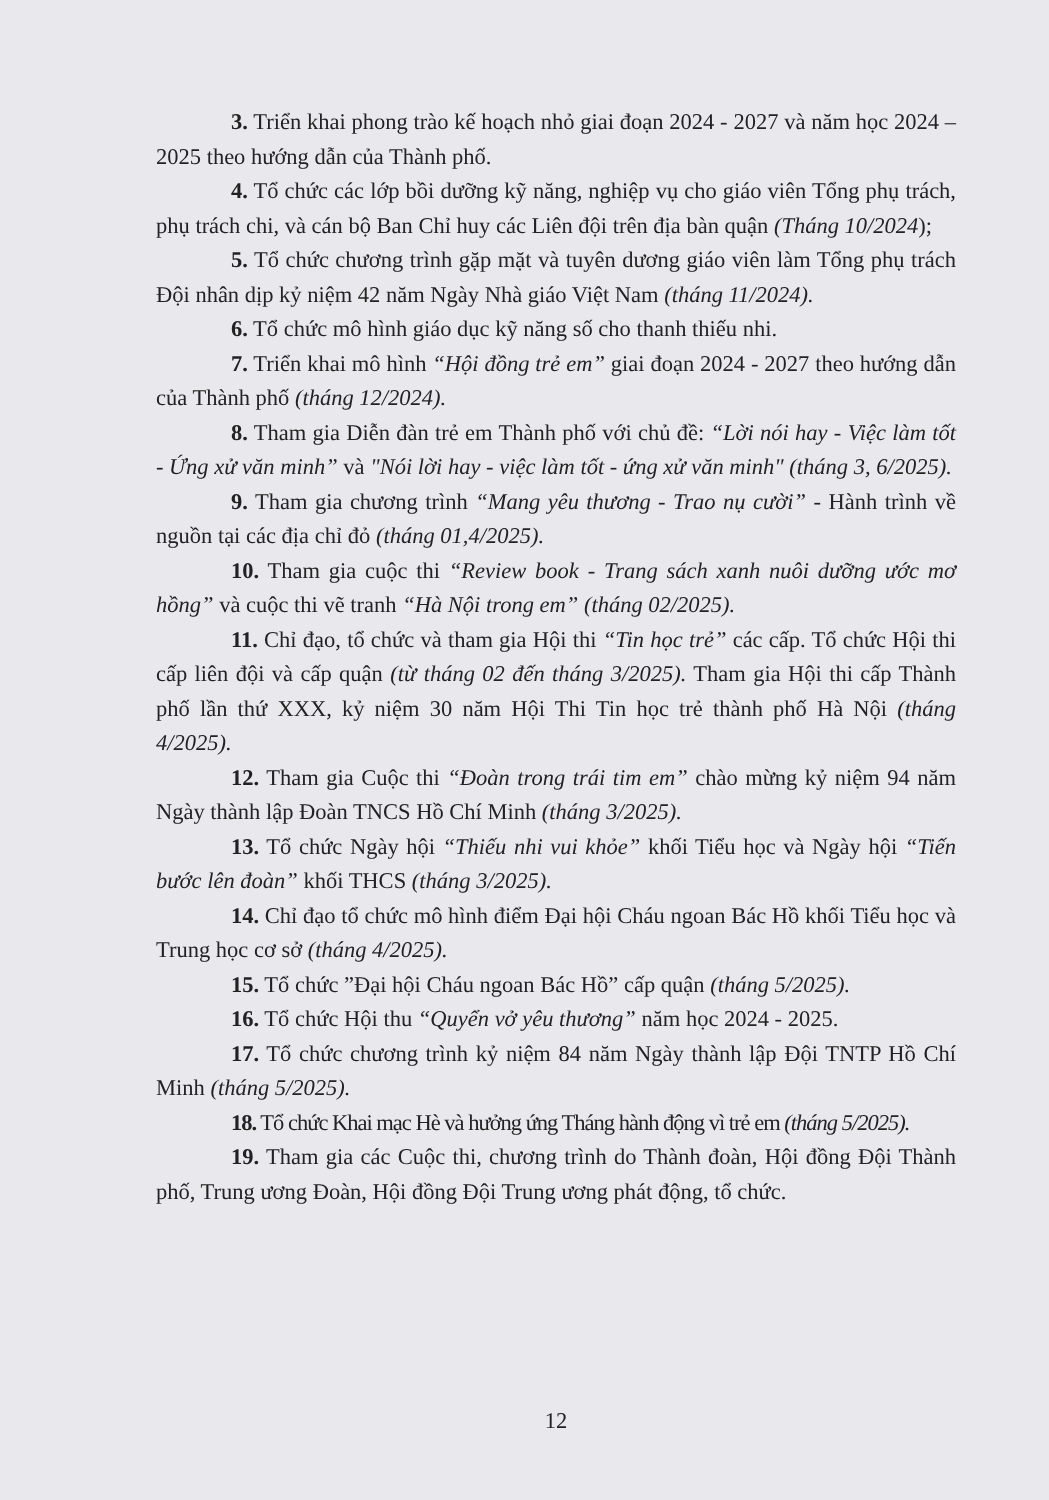3. Triển khai phong trào kế hoạch nhỏ giai đoạn 2024 - 2027 và năm học 2024 – 2025 theo hướng dẫn của Thành phố.
4. Tổ chức các lớp bồi dưỡng kỹ năng, nghiệp vụ cho giáo viên Tổng phụ trách, phụ trách chi, và cán bộ Ban Chỉ huy các Liên đội trên địa bàn quận (Tháng 10/2024);
5. Tổ chức chương trình gặp mặt và tuyên dương giáo viên làm Tổng phụ trách Đội nhân dịp kỷ niệm 42 năm Ngày Nhà giáo Việt Nam (tháng 11/2024).
6. Tổ chức mô hình giáo dục kỹ năng số cho thanh thiếu nhi.
7. Triển khai mô hình “Hội đồng trẻ em” giai đoạn 2024 - 2027 theo hướng dẫn của Thành phố (tháng 12/2024).
8. Tham gia Diễn đàn trẻ em Thành phố với chủ đề: “Lời nói hay - Việc làm tốt - Ứng xử văn minh” và "Nói lời hay - việc làm tốt - ứng xử văn minh" (tháng 3, 6/2025).
9. Tham gia chương trình “Mang yêu thương - Trao nụ cười” - Hành trình về nguồn tại các địa chỉ đỏ (tháng 01,4/2025).
10. Tham gia cuộc thi “Review book - Trang sách xanh nuôi dưỡng ước mơ hồng” và cuộc thi vẽ tranh “Hà Nội trong em” (tháng 02/2025).
11. Chỉ đạo, tổ chức và tham gia Hội thi “Tin học trẻ” các cấp. Tổ chức Hội thi cấp liên đội và cấp quận (từ tháng 02 đến tháng 3/2025). Tham gia Hội thi cấp Thành phố lần thứ XXX, kỷ niệm 30 năm Hội Thi Tin học trẻ thành phố Hà Nội (tháng 4/2025).
12. Tham gia Cuộc thi “Đoàn trong trái tim em” chào mừng kỷ niệm 94 năm Ngày thành lập Đoàn TNCS Hồ Chí Minh (tháng 3/2025).
13. Tổ chức Ngày hội “Thiếu nhi vui khỏe” khối Tiểu học và Ngày hội “Tiến bước lên đoàn” khối THCS (tháng 3/2025).
14. Chỉ đạo tổ chức mô hình điểm Đại hội Cháu ngoan Bác Hồ khối Tiểu học và Trung học cơ sở (tháng 4/2025).
15. Tổ chức ”Đại hội Cháu ngoan Bác Hồ” cấp quận (tháng 5/2025).
16. Tổ chức Hội thu “Quyển vở yêu thương” năm học 2024 - 2025.
17. Tổ chức chương trình kỷ niệm 84 năm Ngày thành lập Đội TNTP Hồ Chí Minh (tháng 5/2025).
18. Tổ chức Khai mạc Hè và hưởng ứng Tháng hành động vì trẻ em (tháng 5/2025).
19. Tham gia các Cuộc thi, chương trình do Thành đoàn, Hội đồng Đội Thành phố, Trung ương Đoàn, Hội đồng Đội Trung ương phát động, tổ chức.
12